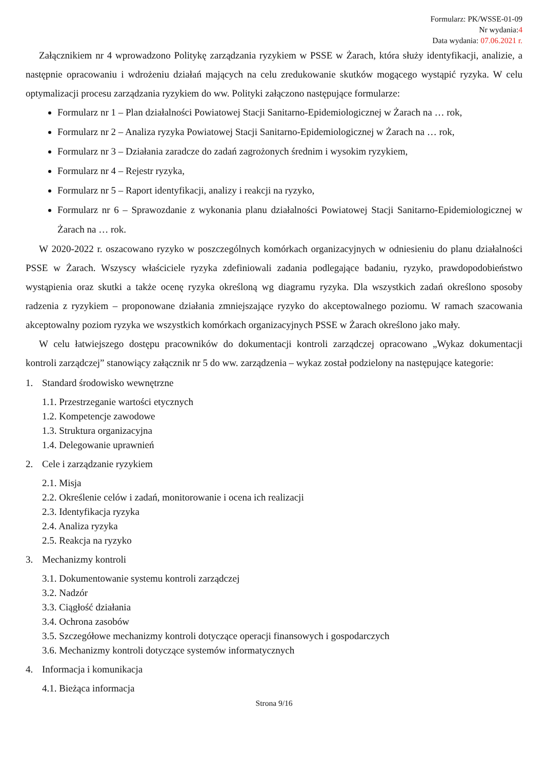Formularz: PK/WSSE-01-09
Nr wydania:4
Data wydania: 07.06.2021 r.
Załącznikiem nr 4 wprowadzono Politykę zarządzania ryzykiem w PSSE w Żarach, która służy identyfikacji, analizie, a następnie opracowaniu i wdrożeniu działań mających na celu zredukowanie skutków mogącego wystąpić ryzyka. W celu optymalizacji procesu zarządzania ryzykiem do ww. Polityki załączono następujące formularze:
Formularz nr 1 – Plan działalności Powiatowej Stacji Sanitarno-Epidemiologicznej w Żarach na … rok,
Formularz nr 2 – Analiza ryzyka Powiatowej Stacji Sanitarno-Epidemiologicznej w Żarach na … rok,
Formularz nr 3 – Działania zaradcze do zadań zagrożonych średnim i wysokim ryzykiem,
Formularz nr 4 – Rejestr ryzyka,
Formularz nr 5 – Raport identyfikacji, analizy i reakcji na ryzyko,
Formularz nr 6 – Sprawozdanie z wykonania planu działalności Powiatowej Stacji Sanitarno-Epidemiologicznej w Żarach na … rok.
W 2020-2022 r. oszacowano ryzyko w poszczególnych komórkach organizacyjnych w odniesieniu do planu działalności PSSE w Żarach. Wszyscy właściciele ryzyka zdefiniowali zadania podlegające badaniu, ryzyko, prawdopodobieństwo wystąpienia oraz skutki a także ocenę ryzyka określoną wg diagramu ryzyka. Dla wszystkich zadań określono sposoby radzenia z ryzykiem – proponowane działania zmniejszające ryzyko do akceptowalnego poziomu. W ramach szacowania akceptowalny poziom ryzyka we wszystkich komórkach organizacyjnych PSSE w Żarach określono jako mały.
W celu łatwiejszego dostępu pracowników do dokumentacji kontroli zarządczej opracowano „Wykaz dokumentacji kontroli zarządczej” stanowiący załącznik nr 5 do ww. zarządzenia – wykaz został podzielony na następujące kategorie:
1. Standard środowisko wewnętrzne
1.1. Przestrzeganie wartości etycznych
1.2. Kompetencje zawodowe
1.3. Struktura organizacyjna
1.4. Delegowanie uprawnień
2. Cele i zarządzanie ryzykiem
2.1. Misja
2.2. Określenie celów i zadań, monitorowanie i ocena ich realizacji
2.3. Identyfikacja ryzyka
2.4. Analiza ryzyka
2.5. Reakcja na ryzyko
3. Mechanizmy kontroli
3.1. Dokumentowanie systemu kontroli zarządczej
3.2. Nadzór
3.3. Ciągłość działania
3.4. Ochrona zasobów
3.5. Szczegółowe mechanizmy kontroli dotyczące operacji finansowych i gospodarczych
3.6. Mechanizmy kontroli dotyczące systemów informatycznych
4. Informacja i komunikacja
4.1. Bieżąca informacja
Strona 9/16